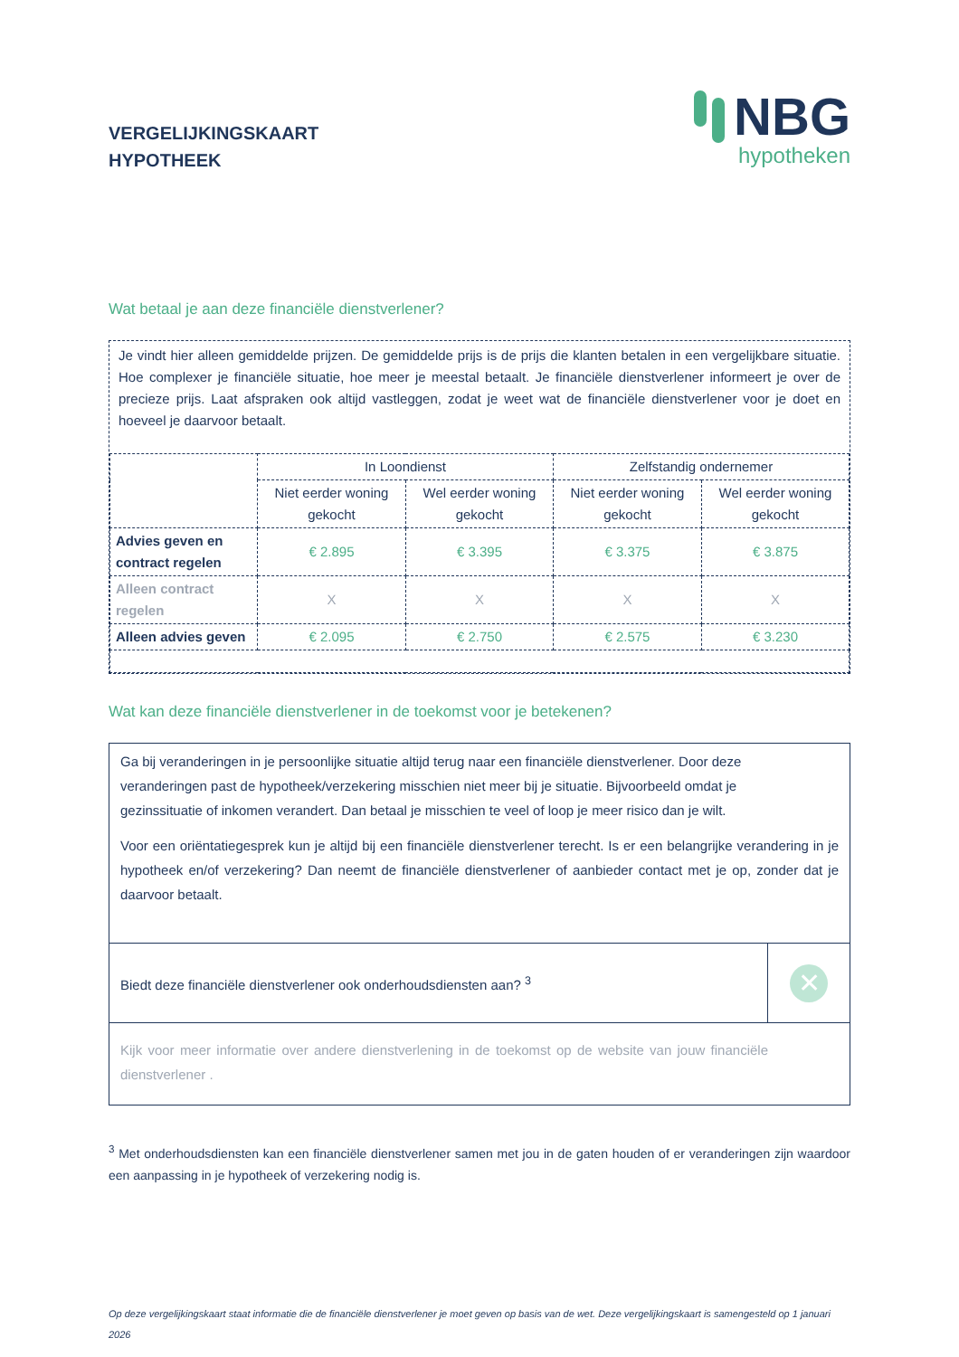VERGELIJKINGSKAART
HYPOTHEEK
NBG
hypotheken
Wat betaal je aan deze financiële dienstverlener?
Je vindt hier alleen gemiddelde prijzen. De gemiddelde prijs is de prijs die klanten betalen in een vergelijkbare situatie. Hoe complexer je financiële situatie, hoe meer je meestal betaalt. Je financiële dienstverlener informeert je over de precieze prijs. Laat afspraken ook altijd vastleggen, zodat je weet wat de financiële dienstverlener voor je doet en hoeveel je daarvoor betaalt.
| | In Loondienst | | Zelfstandig ondernemer | |
| --- | --- | --- | --- | --- |
| | Niet eerder woning gekocht | Wel eerder woning gekocht | Niet eerder woning gekocht | Wel eerder woning gekocht |
| Advies geven en contract regelen | € 2.895 | € 3.395 | € 3.375 | € 3.875 |
| Alleen contract regelen | X | X | X | X |
| Alleen advies geven | € 2.095 | € 2.750 | € 2.575 | € 3.230 |
Wat kan deze financiële dienstverlener in de toekomst voor je betekenen?
Ga bij veranderingen in je persoonlijke situatie altijd terug naar een financiële dienstverlener. Door deze veranderingen past de hypotheek/verzekering misschien niet meer bij je situatie. Bijvoorbeeld omdat je gezinssituatie of inkomen verandert. Dan betaal je misschien te veel of loop je meer risico dan je wilt.
Voor een oriëntatiegesprek kun je altijd bij een financiële dienstverlener terecht. Is er een belangrijke verandering in je hypotheek en/of verzekering? Dan neemt de financiële dienstverlener of aanbieder contact met je op, zonder dat je daarvoor betaalt.
Biedt deze financiële dienstverlener ook onderhoudsdiensten aan? <sup>3</sup>
✕
Kijk voor meer informatie over andere dienstverlening in de toekomst op de website van jouw financiële dienstverlener .
<sup>3</sup> Met onderhoudsdiensten kan een financiële dienstverlener samen met jou in de gaten houden of er veranderingen zijn waardoor een aanpassing in je hypotheek of verzekering nodig is.
Op deze vergelijkingskaart staat informatie die de financiële dienstverlener je moet geven op basis van de wet. Deze vergelijkingskaart is samengesteld op 1 januari 2026